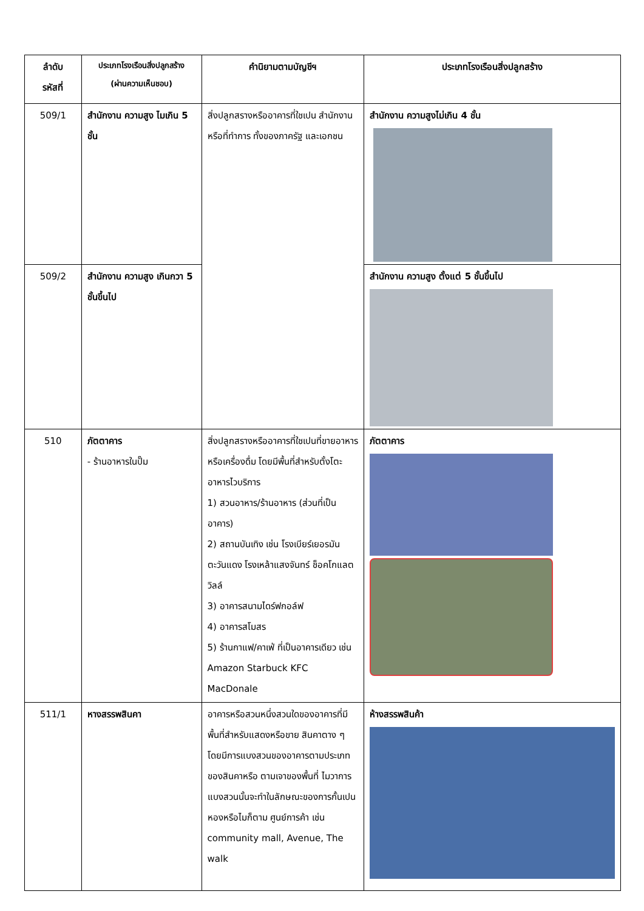| ลำดับ รหัสที่ | ประเภทโรงเรือนสิ่งปลูกสร้าง (ผ่านความเห็นชอบ) | คำนิยามตามบัญชีฯ | ประเภทโรงเรือนสิ่งปลูกสร้าง |
| --- | --- | --- | --- |
| 509/1 | สำนักงาน ความสูง ไมเกิน 5 ชั้น | สิ่งปลูกสรางหรืออาคารที่ใชเปน สำนักงานหรือที่ทำการ ทั้งของภาครัฐ และเอกชน | สำนักงาน ความสูงไม่เกิน 4 ชั้น |
| 509/2 | สำนักงาน ความสูง เกินกวา 5 ชั้นขึ้นไป | | สำนักงาน ความสูง ตั้งแต่ 5 ชั้นขึ้นไป |
| 510 | ภัตตาคาร - ร้านอาหารในปั๊ม | สิ่งปลูกสรางหรืออาคารที่ใชเปนที่ขายอาหารหรือเครื่องดื่ม โดยมีพื้นที่สำหรับตั้งโตะอาหารไวบริการ 1) สวนอาหาร/ร้านอาหาร (ส่วนที่เป็นอาคาร) 2) สถานบันเทิง เช่น โรงเบียร์เยอรมันตะวันแดง โรงเหล้าแสงจันทร์ ช็อคโกแลตวิลล์ 3) อาคารสนามไดร์ฟกอล์ฟ 4) อาคารสโมสร 5) ร้านกาแฟ/คาเฟ่ ที่เป็นอาคารเดียว เช่น Amazon Starbuck KFC MacDonale | ภัตตาคาร |
| 511/1 | หางสรรพสินคา | อาคารหรือสวนหนึ่งสวนใดของอาคารที่มีพื้นที่สำหรับแสดงหรือขาย สินคาตาง ๆ โดยมีการแบงสวนของอาคารตามประเภทของสินคาหรือ ตามเจาของพื้นที่ ไมวาการแบงสวนนั้นจะทำในลักษณะของการกั้นเปนหองหรือไมก็ตาม ศูนย์การค้า เช่น community mall, Avenue, The walk | ห้างสรรพสินค้า |